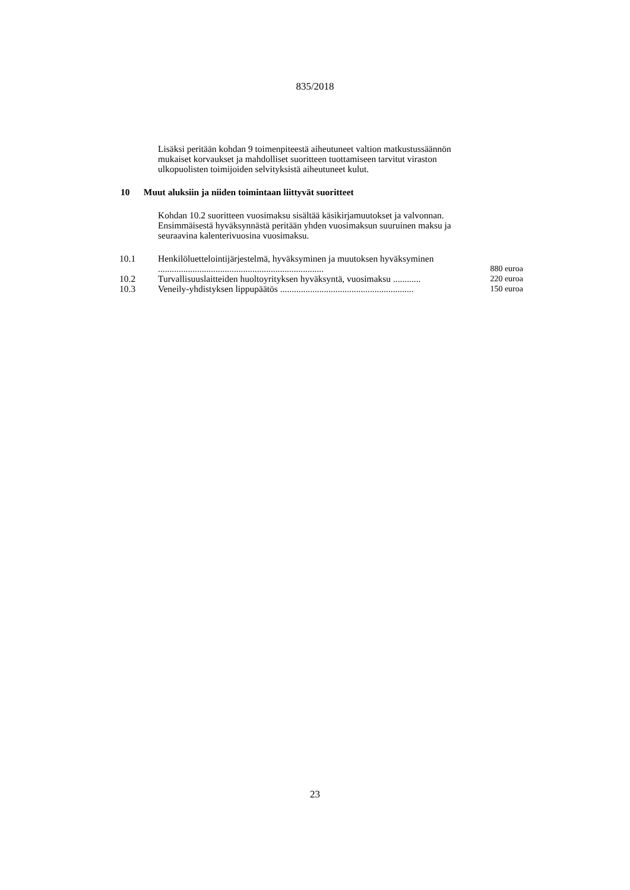835/2018
Lisäksi peritään kohdan 9 toimenpiteestä aiheutuneet valtion matkustussäännön mukaiset korvaukset ja mahdolliset suoritteen tuottamiseen tarvitut viraston ulkopuolisten toimijoiden selvityksistä aiheutuneet kulut.
10 Muut aluksiin ja niiden toimintaan liittyvät suoritteet
Kohdan 10.2 suoritteen vuosimaksu sisältää käsikirjamuutokset ja valvonnan. Ensimmäisestä hyväksynnästä peritään yhden vuosimaksun suuruinen maksu ja seuraavina kalenterivuosina vuosimaksu.
| 10.1 | Henkilöluettelointijärjestelmä, hyväksyminen ja muutoksen hyväksyminen ........................................................................ | 880 euroa |
| 10.2 | Turvallisuuslaitteiden huoltoyrityksen hyväksyntä, vuosimaksu ............ | 220 euroa |
| 10.3 | Veneily-yhdistyksen lippupäätös .......................................................... | 150 euroa |
23